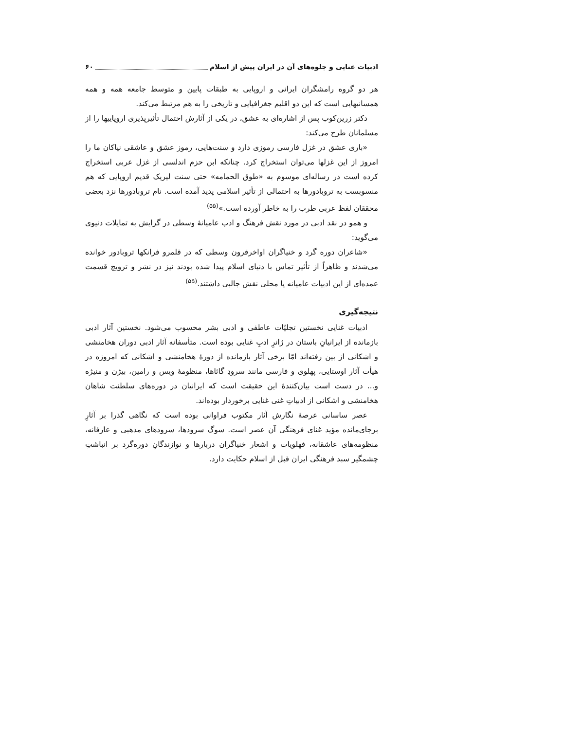ادبیات غنایی و جلوه‌های آن در ایران پیش از اسلام ۶۰
هر دو گروه رامشگران ایرانی و اروپایی به طبقات پایین و متوسط جامعه همه و همه همسانیهایی است که این دو اقلیم جغرافیایی و تاریخی را به هم مرتبط می‌کند.
دکتر زرین‌کوب پس از اشاره‌ای به عشق، در یکی از آثارش احتمال تأثیرپذیری اروپاییها را از مسلمانان طرح می‌کند:
«باری عشق در غزل فارسی رموزی دارد و سنت‌هایی، رموز عشق و عاشقی نیاکان ما را امروز از این غزلها می‌توان استخراج کرد. چنانکه ابن حزم اندلسی از غزل عربی استخراج کرده است در رساله‌ای موسوم به «طوق الحمامه» حتی سنت لیریک قدیم اروپایی که هم منسوبست به تروبادورها به احتمالی از تأثیر اسلامی پدید آمده است. نام تروبادورها نزد بعضی محققان لفظ عربی طرب را به خاطر آورده است.»<sup>(۵۵)</sup>
و همو در نقد ادبی در مورد نقش فرهنگ و ادب عامیانهٔ وسطی در گرایش به تمایلات دنیوی می‌گوید:
«شاعران دوره گرد و خنیاگران اواخرقرون وسطی که در قلمرو فرانکها تروبادور خوانده می‌شدند و ظاهراً از تأثیر تماس با دنیای اسلام پیدا شده بودند نیز در نشر و ترویج قسمت عمده‌ای از این ادبیات عامیانه یا محلی نقش جالبی داشتند.<sup>(۵۵)</sup>
نتیجه‌گیری
ادبیات غنایی نخستین تجلیّات عاطفی و ادبی بشر محسوب می‌شود. نخستین آثار ادبی بازمانده از ایرانیانِ باستان در ژانرِ ادبِ غنایی بوده است. متأسفانه آثار ادبی دوران هخامنشی و اشکانی از بین رفته‌اند امّا برخی آثار بازمانده از دورهٔ هخامنشی و اشکانی که امروزه در هیأت آثار اوستایی، پهلوی و فارسی مانند سرودِ گاثاها، منظومهٔ ویس و رامین، بیژن و منیژه و... در دست است بیان‌کنندهٔ این حقیقت است که ایرانیان در دوره‌های سلطنت شاهان هخامنشی و اشکانی از ادبیاتِ غنی غنایی برخوردار بوده‌اند.
عصر ساسانی عرصهٔ نگارش آثار مکتوب فراوانی بوده است که نگاهی گذرا بر آثارِ برجای‌مانده مؤید غنای فرهنگی آن عصر است. سوگ سرودها، سرودهای مذهبی و عارفانه، منظومه‌های عاشقانه، فهلویات و اشعار خنیاگران دربارها و نوازندگانِ دوره‌گرد بر انباشتِ چشمگیر سبد فرهنگی ایران قبل از اسلام حکایت دارد.